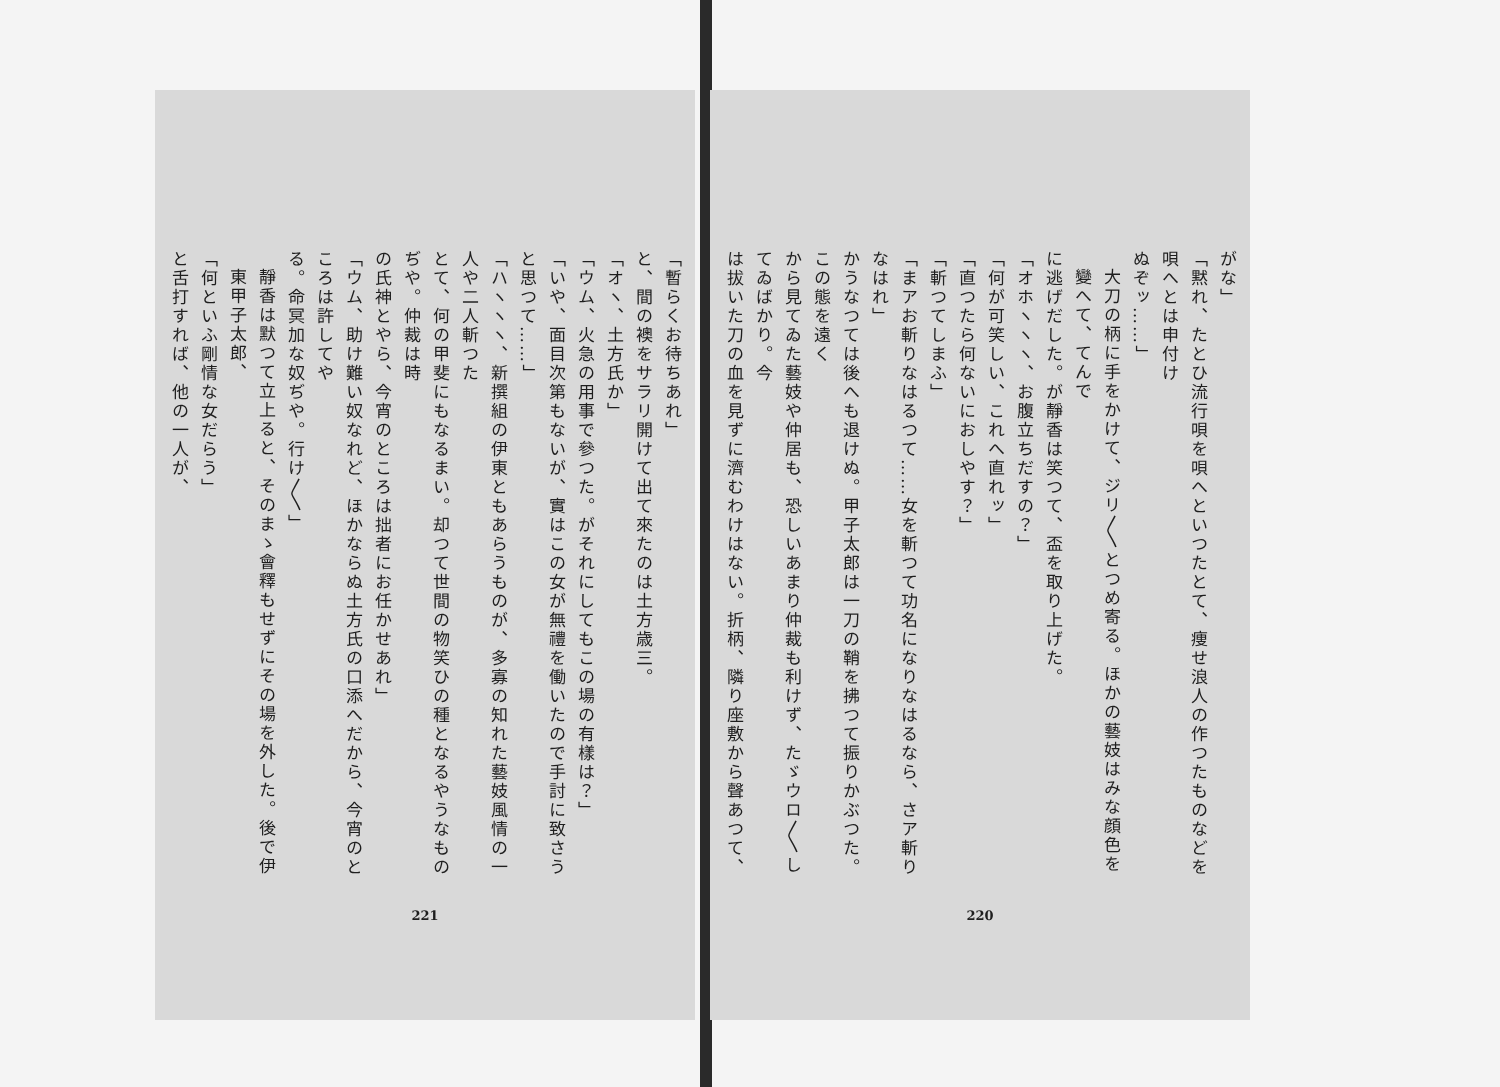がな」
「黙れ、たとひ流行唄を唄へといつたとて、痩せ浪人の作つたものなどを唄へとは申付け
ぬぞッ……」
大刀の柄に手をかけて、ジリ〳〵とつめ寄る。ほかの藝妓はみな顔色を變へて、てんで
に逃げだした。が靜香は笑つて、盃を取り上げた。
「オホヽヽヽ、お腹立ちだすの？」
「何が可笑しい、これへ直れッ」
「直つたら何ないにおしやす？」
「斬つてしまふ」
「まアお斬りなはるつて……女を斬つて功名になりなはるなら、さア斬りなはれ」
かうなつては後へも退けぬ。甲子太郎は一刀の鞘を拂つて振りかぶつた。この態を遠く
から見てゐた藝妓や仲居も、恐しいあまり仲裁も利けず、たゞウロ〳〵してゐばかり。今
は拔いた刀の血を見ずに濟むわけはない。折柄、隣り座敷から聲あつて、
220
「暫らくお待ちあれ」
と、間の襖をサラリ開けて出て來たのは土方歳三。
「オヽ、土方氏か」
「ウム、火急の用事で參つた。がそれにしてもこの場の有樣は？」
「いや、面目次第もないが、實はこの女が無禮を働いたので手討に致さうと思つて……」
「ハヽヽヽ、新撰組の伊東ともあらうものが、多寡の知れた藝妓風情の一人や二人斬つた
とて、何の甲斐にもなるまい。却つて世間の物笑ひの種となるやうなものぢや。仲裁は時
の氏神とやら、今宵のところは拙者にお任かせあれ」
「ウム、助け難い奴なれど、ほかならぬ土方氏の口添へだから、今宵のところは許してや
る。命冥加な奴ぢや。行け〳〵」
靜香は默つて立上ると、そのまゝ會釋もせずにその場を外した。後で伊東甲子太郎、
「何といふ剛情な女だらう」
と舌打すれば、他の一人が、
221